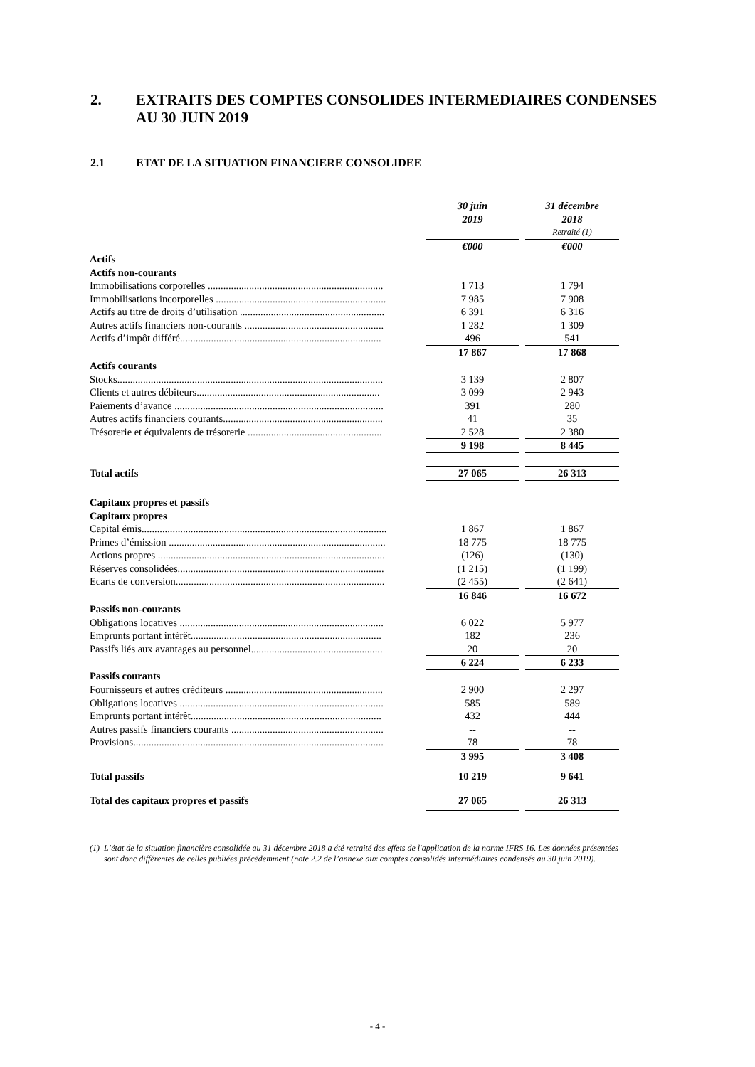2. EXTRAITS DES COMPTES CONSOLIDES INTERMEDIAIRES CONDENSES
AU 30 JUIN 2019
2.1 ETAT DE LA SITUATION FINANCIERE CONSOLIDEE
| | 30 juin 2019 | | 31 décembre 2018 |
| | | | Retraité (1) |
| | €000 | | €000 |
| Actifs | | | |
| Actifs non-courants | | | |
| Immobilisations corporelles .................................................................... | 1 713 | | 1 794 |
| Immobilisations incorporelles .................................................................. | 7 985 | | 7 908 |
| Actifs au titre de droits d’utilisation ........................................................ | 6 391 | | 6 316 |
| Autres actifs financiers non-courants ...................................................... | 1 282 | | 1 309 |
| Actifs d’impôt différé.............................................................................. | 496 | | 541 |
| | 17 867 | | 17 868 |
| Actifs courants | | | |
| Stocks....................................................................................................... | 3 139 | | 2 807 |
| Clients et autres débiteurs....................................................................... | 3 099 | | 2 943 |
| Paiements d’avance ................................................................................. | 391 | | 280 |
| Autres actifs financiers courants.............................................................. | 41 | | 35 |
| Trésorerie et équivalents de trésorerie .................................................... | 2 528 | | 2 380 |
| | 9 198 | | 8 445 |
| Total actifs | 27 065 | | 26 313 |
| Capitaux propres et passifs | | | |
| Capitaux propres | | | |
| Capital émis............................................................................................... | 1 867 | | 1 867 |
| Primes d’émission .................................................................................... | 18 775 | | 18 775 |
| Actions propres ........................................................................................ | (126) | | (130) |
| Réserves consolidées................................................................................ | (1 215) | | (1 199) |
| Ecarts de conversion................................................................................. | (2 455) | | (2 641) |
| | 16 846 | | 16 672 |
| Passifs non-courants | | | |
| Obligations locatives ............................................................................... | 6 022 | | 5 977 |
| Emprunts portant intérêt.......................................................................... | 182 | | 236 |
| Passifs liés aux avantages au personnel................................................... | 20 | | 20 |
| | 6 224 | | 6 233 |
| Passifs courants | | | |
| Fournisseurs et autres créditeurs ............................................................. | 2 900 | | 2 297 |
| Obligations locatives ............................................................................... | 585 | | 589 |
| Emprunts portant intérêt.......................................................................... | 432 | | 444 |
| Autres passifs financiers courants ........................................................... | -- | | -- |
| Provisions................................................................................................. | 78 | | 78 |
| | 3 995 | | 3 408 |
| Total passifs | 10 219 | | 9 641 |
| Total des capitaux propres et passifs | 27 065 | | 26 313 |
(1) L’état de la situation financière consolidée au 31 décembre 2018 a été retraité des effets de l'application de la norme IFRS 16. Les données présentées sont donc différentes de celles publiées précédemment (note 2.2 de l’annexe aux comptes consolidés intermédiaires condensés au 30 juin 2019).
- 4 -